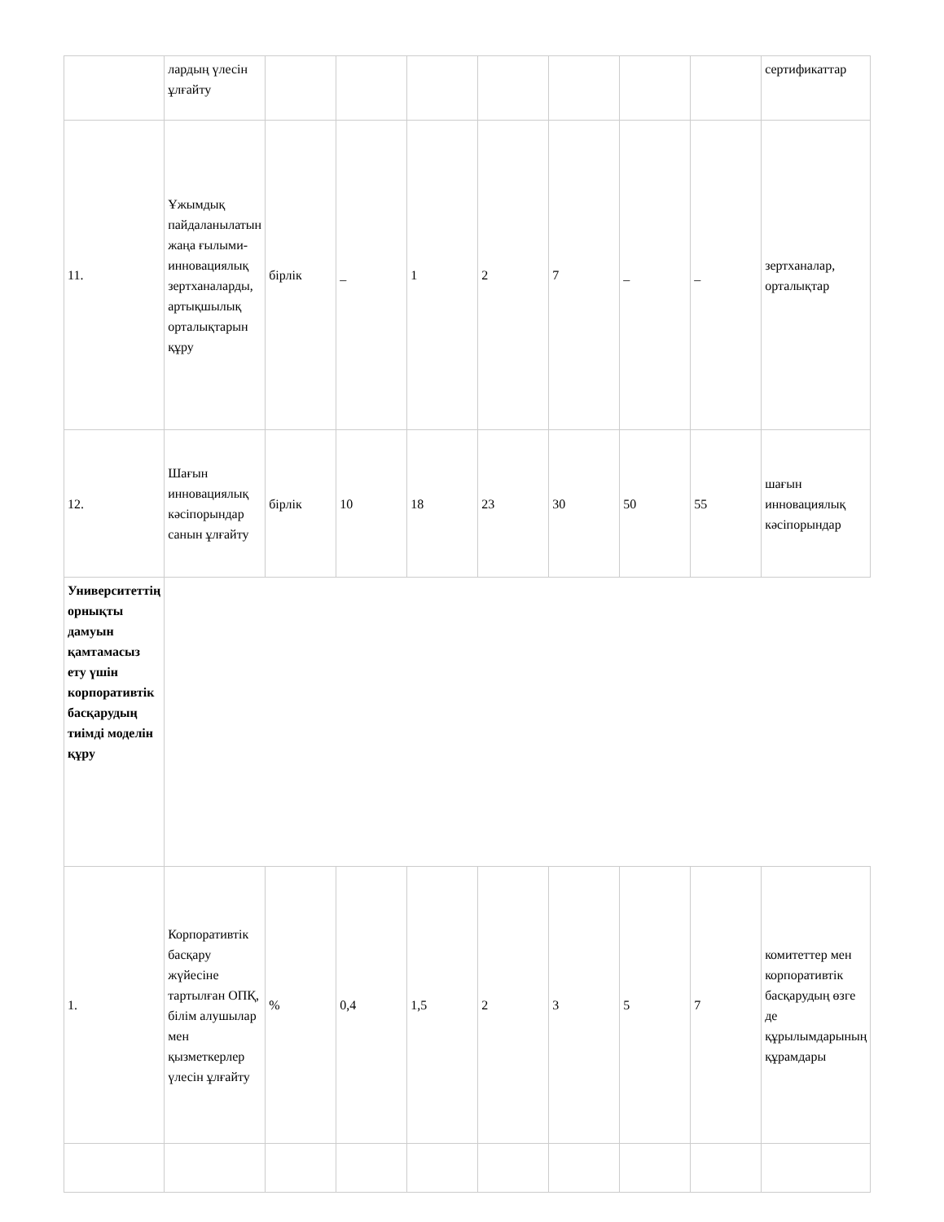| | лардың үлесін ұлғайту | | | | | | | | сертификаттар |
| 11. | Ұжымдық пайдаланылатын жаңа ғылыми-инновациялық зертханаларды, артықшылық орталықтарын құру | бірлік | _ | 1 | 2 | 7 | _ | _ | зертханалар, орталықтар |
| 12. | Шағын инновациялық кәсіпорындар санын ұлғайту | бірлік | 10 | 18 | 23 | 30 | 50 | 55 | шағын инновациялық кәсіпорындар |
| Университеттің орнықты дамуын қамтамасыз ету үшін корпоративтік басқарудың тиімді моделін құру | | | | | | | | | |
| 1. | Корпоративтік басқару жүйесіне тартылған ОПҚ, білім алушылар мен қызметкерлер үлесін ұлғайту | % | 0,4 | 1,5 | 2 | 3 | 5 | 7 | комитеттер мен корпоративтік басқарудың өзге де құрылымдарының құрамдары |